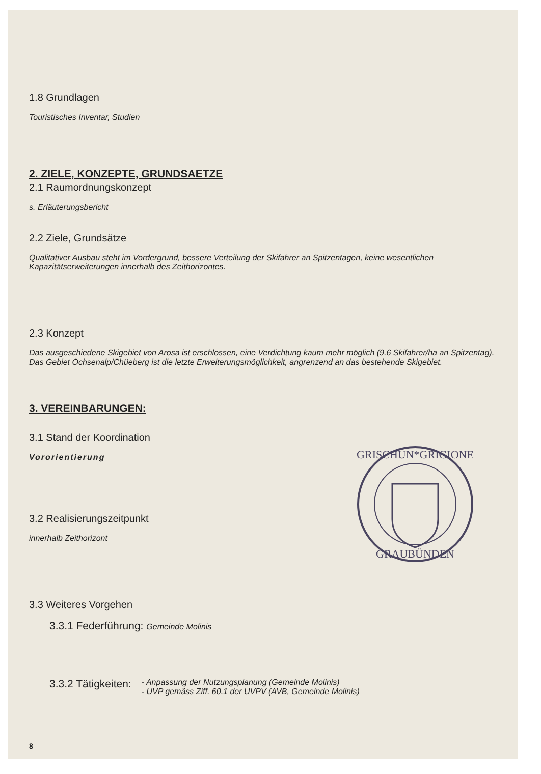1.8 Grundlagen
Touristisches Inventar, Studien
2. ZIELE, KONZEPTE, GRUNDSAETZE
2.1 Raumordnungskonzept
s. Erläuterungsbericht
2.2 Ziele, Grundsätze
Qualitativer Ausbau steht im Vordergrund, bessere Verteilung der Skifahrer an Spitzentagen, keine wesentlichen Kapazitätserweiterungen innerhalb des Zeithorizontes.
2.3 Konzept
Das ausgeschiedene Skigebiet von Arosa ist erschlossen, eine Verdichtung kaum mehr möglich (9.6 Skifahrer/ha an Spitzentag). Das Gebiet Ochsenalp/Chüeberg ist die letzte Erweiterungsmöglichkeit, angrenzend an das bestehende Skigebiet.
3. VEREINBARUNGEN:
3.1 Stand der Koordination
Vororientierung
3.2 Realisierungszeitpunkt
innerhalb Zeithorizont
3.3 Weiteres Vorgehen
3.3.1 Federführung: Gemeinde Molinis
3.3.2 Tätigkeiten: - Anpassung der Nutzungsplanung (Gemeinde Molinis)
- UVP gemäss Ziff. 60.1 der UVPV (AVB, Gemeinde Molinis)
8
GRISCHUN*GRIGIONE
GRAUBÜNDEN